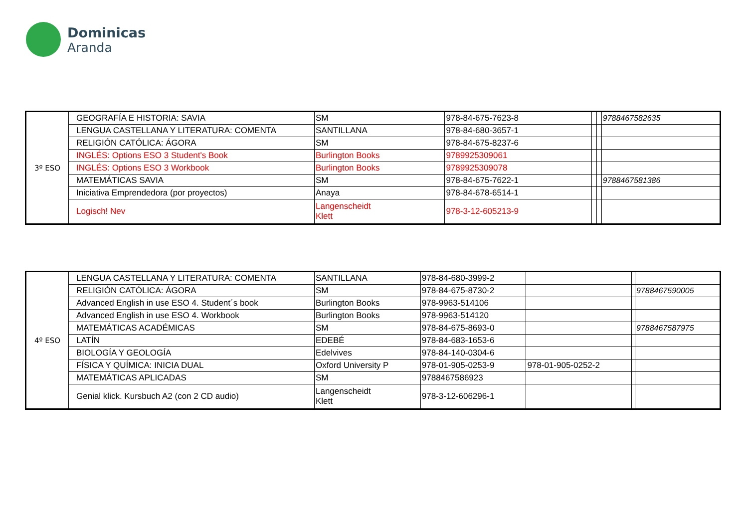Dominicas
Aranda
| 3º ESO | GEOGRAFÍA E HISTORIA: SAVIA | SM | 978-84-675-7623-8 | | | 9788467582635 |
| | LENGUA CASTELLANA Y LITERATURA: COMENTA | SANTILLANA | 978-84-680-3657-1 | | | |
| | RELIGIÓN CATÓLICA: ÁGORA | SM | 978-84-675-8237-6 | | | |
| | INGLÉS: Options ESO 3 Student's Book | Burlington Books | 9789925309061 | | | |
| | INGLÉS: Options ESO 3 Workbook | Burlington Books | 9789925309078 | | | |
| | MATEMÁTICAS SAVIA | SM | 978-84-675-7622-1 | | | 9788467581386 |
| | Iniciativa Emprendedora (por proyectos) | Anaya | 978-84-678-6514-1 | | | |
| | Logisch! Nev | Langenscheidt Klett | 978-3-12-605213-9 | | | |
| 4º ESO | LENGUA CASTELLANA Y LITERATURA: COMENTA | SANTILLANA | 978-84-680-3999-2 | | | |
| | RELIGIÓN CATÓLICA: ÁGORA | SM | 978-84-675-8730-2 | | | 9788467590005 |
| | Advanced English in use ESO 4. Student´s book | Burlington Books | 978-9963-514106 | | | |
| | Advanced English in use ESO 4. Workbook | Burlington Books | 978-9963-514120 | | | |
| | MATEMÁTICAS ACADÉMICAS | SM | 978-84-675-8693-0 | | | 9788467587975 |
| | LATÍN | EDEBÉ | 978-84-683-1653-6 | | | |
| | BIOLOGÍA Y GEOLOGÍA | Edelvives | 978-84-140-0304-6 | | | |
| | FÍSICA Y QUÍMICA: INICIA DUAL | Oxford University P | 978-01-905-0253-9 | 978-01-905-0252-2 | | |
| | MATEMÁTICAS APLICADAS | SM | 9788467586923 | | | |
| | Genial klick. Kursbuch A2 (con 2 CD audio) | Langenscheidt Klett | 978-3-12-606296-1 | | | |